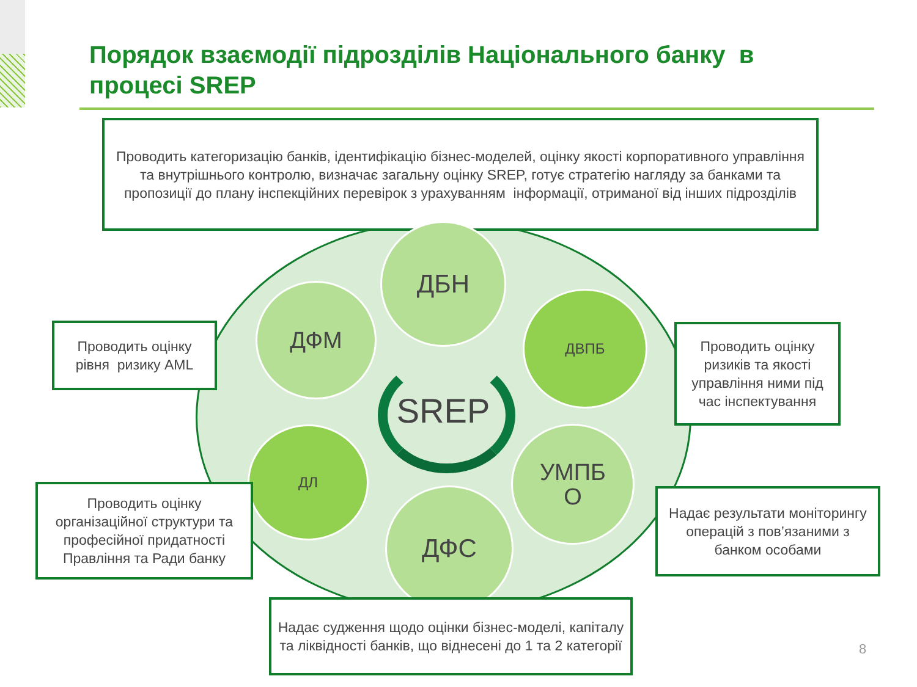Порядок взаємодії підрозділів Національного банку в процесі SREP
Проводить категоризацію банків, ідентифікацію бізнес-моделей, оцінку якості корпоративного управління та внутрішнього контролю, визначає загальну оцінку SREP, готує стратегію нагляду за банками та пропозиції до плану інспекційних перевірок з урахуванням інформації, отриманої від інших підрозділів
ДБН
ДФМ ДВПБ
ДЛ
УМПБ
О
ДФС
SREP
Проводить оцінку рівня ризику AML
Проводить оцінку ризиків та якості управління ними під час інспектування
Проводить оцінку організаційної структури та професійної придатності Правління та Ради банку
Надає результати моніторингу операцій з пов’язаними з банком особами
Надає судження щодо оцінки бізнес-моделі, капіталу та ліквідності банків, що віднесені до 1 та 2 категорії
8